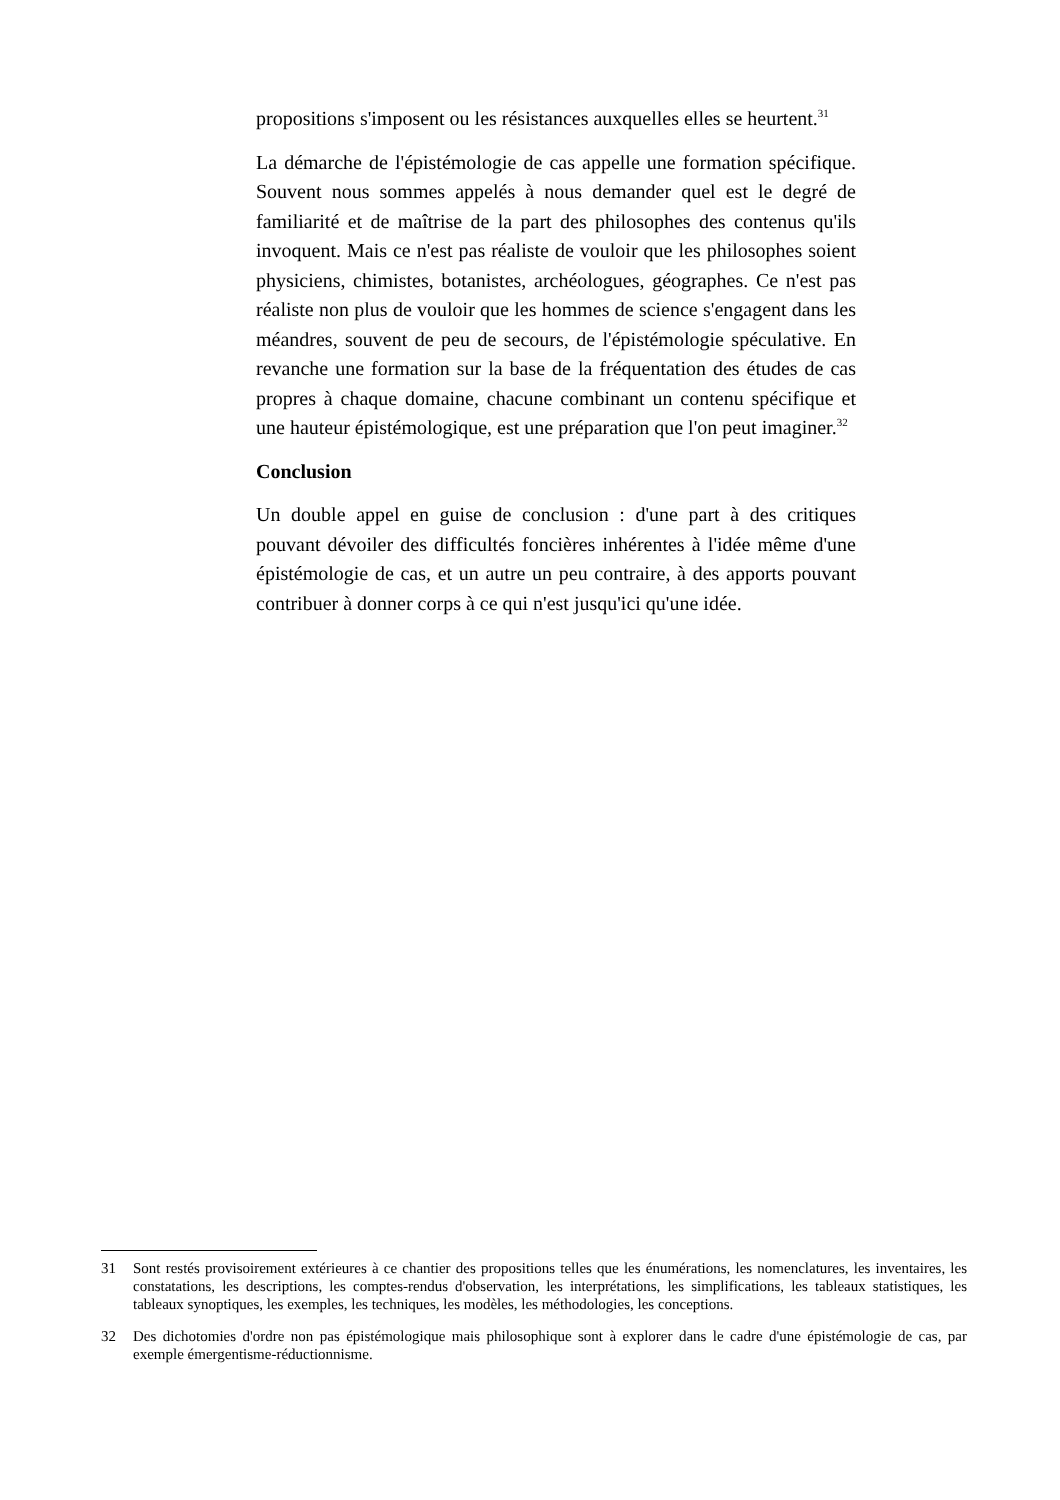propositions s'imposent ou les résistances auxquelles elles se heurtent.<sup>31</sup>
La démarche de l'épistémologie de cas appelle une formation spécifique. Souvent nous sommes appelés à nous demander quel est le degré de familiarité et de maîtrise de la part des philosophes des contenus qu'ils invoquent. Mais ce n'est pas réaliste de vouloir que les philosophes soient physiciens, chimistes, botanistes, archéologues, géographes. Ce n'est pas réaliste non plus de vouloir que les hommes de science s'engagent dans les méandres, souvent de peu de secours, de l'épistémologie spéculative. En revanche une formation sur la base de la fréquentation des études de cas propres à chaque domaine, chacune combinant un contenu spécifique et une hauteur épistémologique, est une préparation que l'on peut imaginer.<sup>32</sup>
Conclusion
Un double appel en guise de conclusion : d'une part à des critiques pouvant dévoiler des difficultés foncières inhérentes à l'idée même d'une épistémologie de cas, et un autre un peu contraire, à des apports pouvant contribuer à donner corps à ce qui n'est jusqu'ici qu'une idée.
31 Sont restés provisoirement extérieures à ce chantier des propositions telles que les énumérations, les nomenclatures, les inventaires, les constatations, les descriptions, les comptes-rendus d'observation, les interprétations, les simplifications, les tableaux statistiques, les tableaux synoptiques, les exemples, les techniques, les modèles, les méthodologies, les conceptions.
32 Des dichotomies d'ordre non pas épistémologique mais philosophique sont à explorer dans le cadre d'une épistémologie de cas, par exemple émergentisme-réductionnisme.